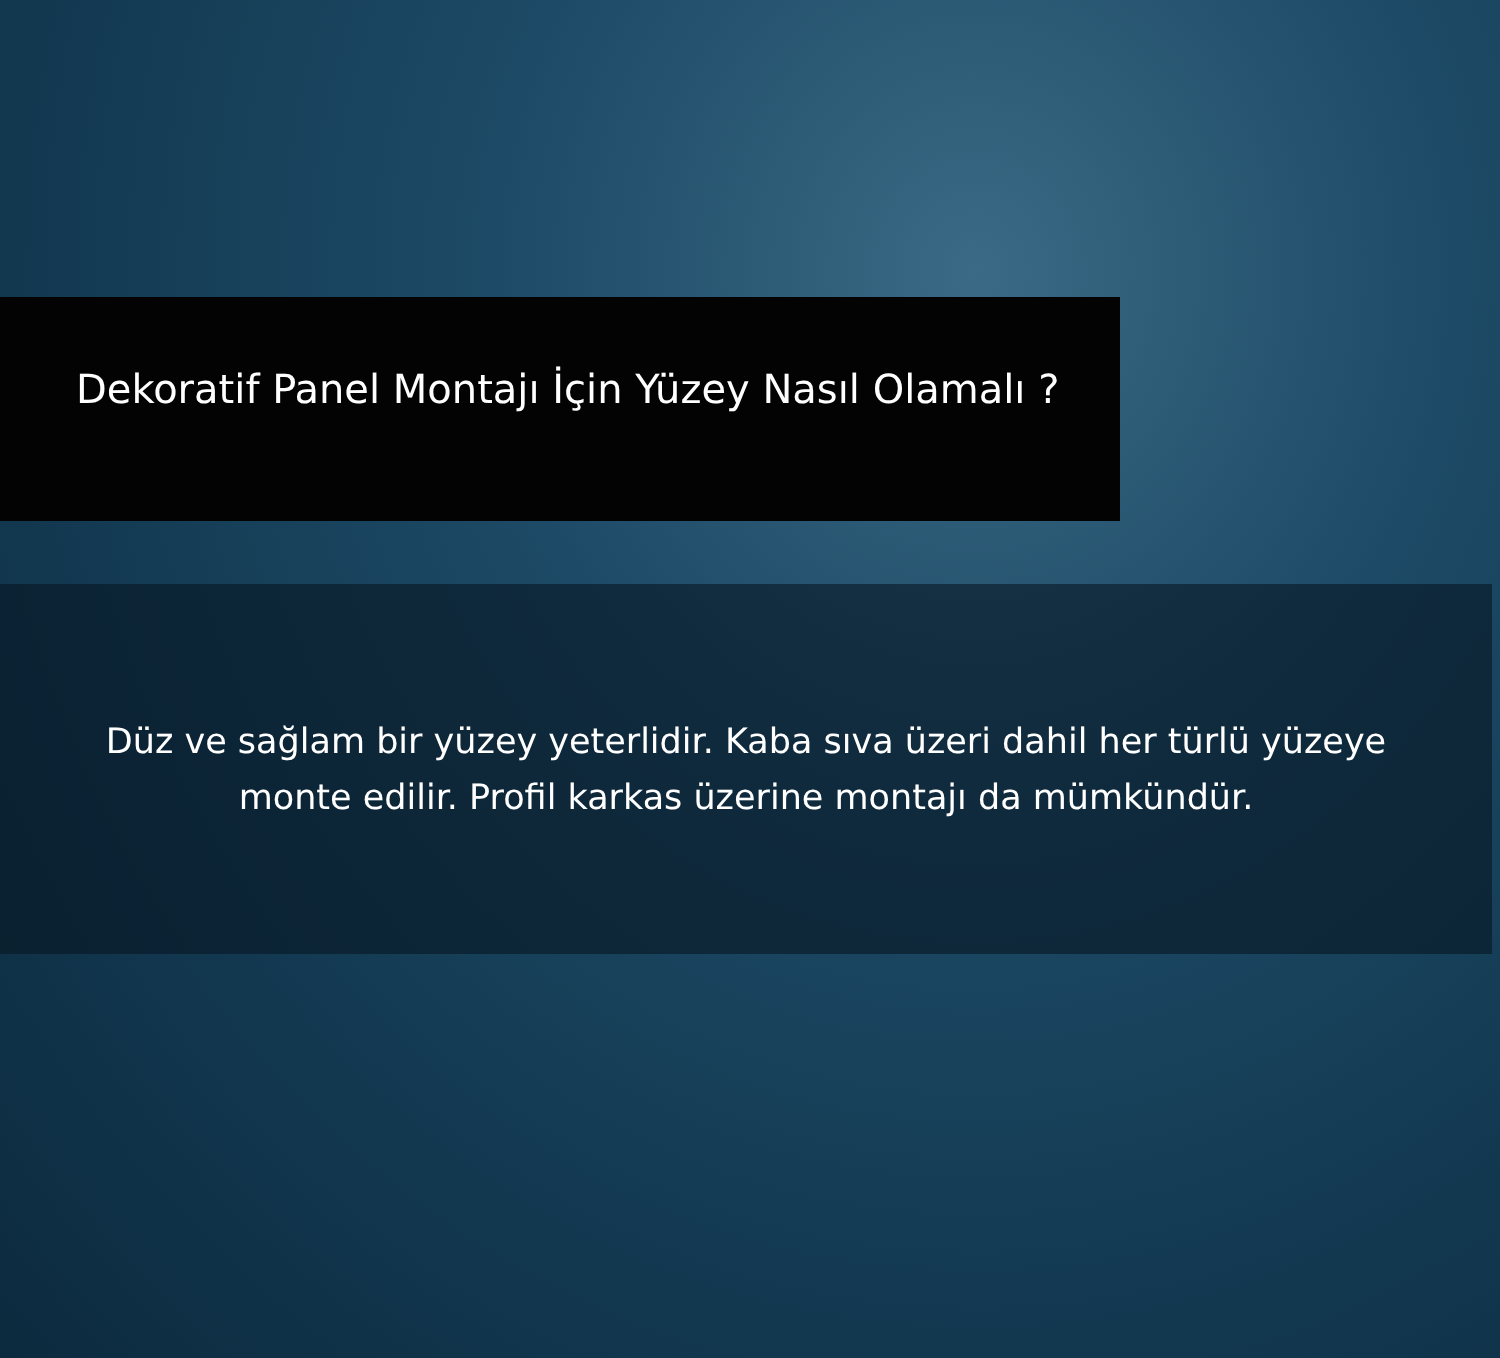Dekoratif Panel Montajı İçin Yüzey Nasıl Olamalı ?
Düz ve sağlam bir yüzey yeterlidir. Kaba sıva üzeri dahil her türlü yüzeye
monte edilir. Profil karkas üzerine montajı da mümkündür.